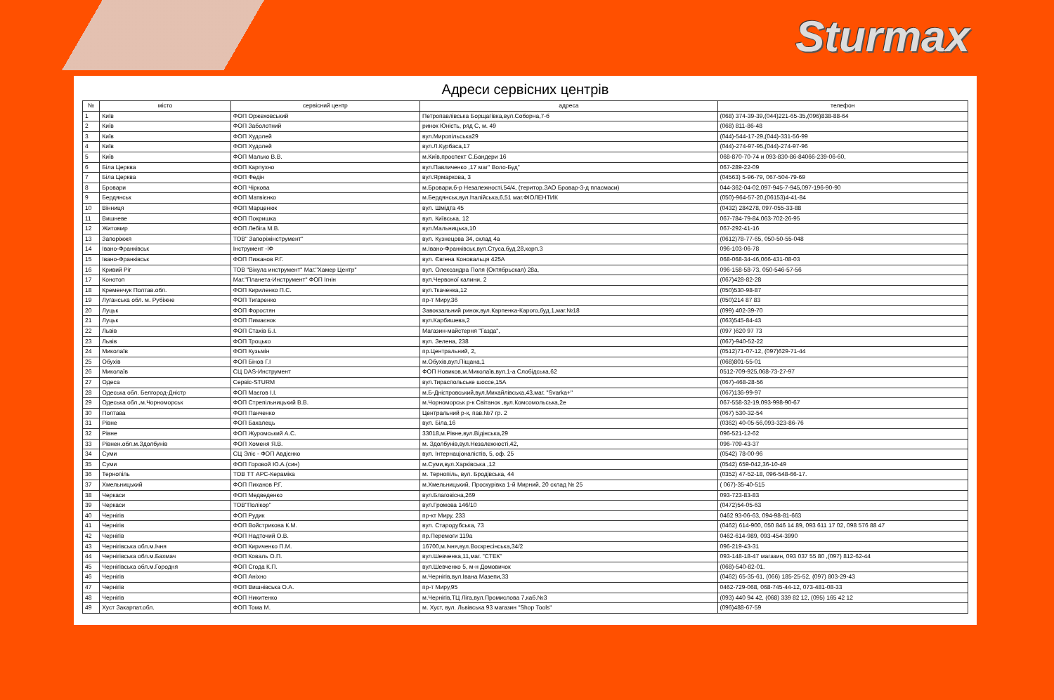Sturmax
Адреси сервісних центрів
| № | місто | сервісний центр | адреса | телефон |
| --- | --- | --- | --- | --- |
| 1 | Київ | ФОП Оржеховський | Петропавлівська Борщагівка,вул.Соборна,7-б | (068) 374-39-39,(044)221-65-35,(096)838-88-64 |
| 2 | Київ | ФОП Заболотний | ринок Юність, ряд С, м. 49 | (068) 811-86-48 |
| 3 | Київ | ФОП Худолей | вул.Миропільська29 | (044)-544-17-29,(044)-331-56-99 |
| 4 | Київ | ФОП Худолей | вул.Л.Курбаса,17 | (044)-274-97-95,(044)-274-97-96 |
| 5 | Київ | ФОП Малько В.В. | м.Київ,проспект С.Бандери 16 | 068-870-70-74 и 093-830-86-84066-239-06-60, |
| 6 | Біла Церква | ФОП Карпухно | вул.Павличенко ,17 маг" Воло-Буд" | 067-289-22-09 |
| 7 | Біла Церква | ФОП Федін | вул.Ярмаркова, 3 | (04563) 5-96-79, 067-504-79-69 |
| 8 | Бровари | ФОП Чіркова | м.Бровари,б-р Незалежності,54/4, (територ.ЗАО Бровар-3-д пласмаси) | 044-362-04-02,097-945-7-945,097-196-90-90 |
| 9 | Бердянськ | ФОП Матвієнко | м.Бердянськ,вул.Італійська,6,51 маг.ФІОЛЕНТИК | (050)-964-57-20,(06153)4-41-84 |
| 10 | Вінниця | ФОП Марценюк | вул. Шмідта 45 | (0432) 284278, 097-055-33-88 |
| 11 | Вишневе | ФОП Покришка | вул. Київська, 12 | 067-784-79-84,063-702-26-95 |
| 12 | Житомир | ФОП Лебіга М.В. | вул.Мальницька,10 | 067-292-41-16 |
| 13 | Запоріжжя | ТОВ" Запоріжінструмент" | вул. Кузнецова 34, склад 4а | (0612)78-77-65, 050-50-55-048 |
| 14 | Івано-Франківськ | Інструмент -ІФ | м.Івано-Франківськ,вул.Стуса,буд.28,корп.3 | 096-103-06-78 |
| 15 | Івано-Франківськ | ФОП Пижанов Р.Г. | вул. Євгена Коновальця 425А | 068-068-34-46,066-431-08-03 |
| 16 | Кривий Ріг | ТОВ "Вікула инструмент" Маг."Хамер Центр" | вул. Олександра Поля (Октябрьская) 28а, | 096-158-58-73, 050-546-57-56 |
| 17 | Конотоп | Маг."Планета-Инструмент" ФОП Ігнін | вул.Червоної калини, 2 | (067)428-82-28 |
| 18 | Кременчук Полтав.обл. | ФОП Кириленко П.С. | вул.Ткаченка,12 | (050)530-98-87 |
| 19 | Луганська обл. м. Рубіжне | ФОП Тигаренко | пр-т Миру,36 | (050)214 87 83 |
| 20 | Луцьк | ФОП Форостян | Завокзальний ринок,вул.Карпенка-Карого,буд.1,маг.№18 | (099) 402-39-70 |
| 21 | Луцьк | ФОП Пимаєнок | вул.Карбишева,2 | (063)545-84-43 |
| 22 | Львів | ФОП Стахів Б.І. | Магазин-майстерня "Газда", | (097 )620 97 73 |
| 23 | Львів | ФОП Троцько | вул. Зелена, 238 | (067)-940-52-22 |
| 24 | Миколаїв | ФОП Кузьмін | пр.Центральний, 2, | (0512)71-07-12, (097)629-71-44 |
| 25 | Обухів | ФОП Бінов Г.І | м.Обухів,вул.Піщана,1 | (068)801-55-01 |
| 26 | Миколаїв | СЦ DAS-Инструмент | ФОП Новиков,м.Миколаїв,вул.1-а Слобідська,62 | 0512-709-925,068-73-27-97 |
| 27 | Одеса | Сервіс-STURM | вул.Тираспольське шоссе,15А | (067)-468-28-56 |
| 28 | Одеська обл. Белгород-Дністр | ФОП Маєгов І.І. | м.Б-Дністровський,вул.Михайлівська,43,маг. "Svarka+" | (067)136-99-97 |
| 29 | Одеська обл.,м.Чорноморськ | ФОП Стрепільницький В.В. | м.Чорноморськ р-к Світанок ,вул.Комсомольська,2е | 067-558-32-19,093-998-90-67 |
| 30 | Полтава | ФОП Панченко | Центральний р-к, пав.№7 гр. 2 | (067) 530-32-54 |
| 31 | Рівне | ФОП Бакалець | вул. Біла,16 | (0362) 40-05-56,093-323-86-76 |
| 32 | Рівне | ФОП Журомський А.С. | 33018,м.Рівне,вул.Відінська,29 | 096-521-12-62 |
| 33 | Рівнен.обл.м.Здолбунів | ФОП Хоменя Я.В. | м. Здолбунів,вул.Незалежності,42, | 096-709-43-37 |
| 34 | Суми | СЦ Эліс - ФОП Авдієнко | вул. Інтернаціоналістів, 5, оф. 25 | (0542) 78-00-96 |
| 35 | Суми | ФОП Горовой Ю.А.(син) | м.Суми,вул.Харківська ,12 | (0542) 659-042,36-10-49 |
| 36 | Тернопіль | ТОВ ТТ АРС-Кераміка | м. Тернопіль, вул. Бродівська, 44 | (0352) 47-52-18, 096-548-66-17. |
| 37 | Хмельницький | ФОП Пиханов Р.Г. | м.Хмельницький, Проскурівка 1-й Мирний, 20 склад № 25 | ( 067)-35-40-515 |
| 38 | Черкаси | ФОП Медведенко | вул.Благовісна,269 | 093-723-83-83 |
| 39 | Черкаси | ТОВ"Полікор" | вул.Громова 146/10 | (0472)54-05-63 |
| 40 | Чернігів | ФОП Рудик | пр-кт Миру, 233 | 0462 93-06-63, 094-98-81-663 |
| 41 | Чернігів | ФОП Войстрикова К.М. | вул. Стародубська, 73 | (0462) 614-900, 050 846 14 89, 093 611 17 02, 098 576 88 47 |
| 42 | Чернігів | ФОП Надточий О.В. | пр.Перемоги 119а | 0462-614-989, 093-454-3990 |
| 43 | Чернігівська обл.м.Ічня | ФОП Кириченко П.М. | 16700,м.Ічня,вул.Воскресінська,34/2 | 096-219-43-31 |
| 44 | Чернігівська обл.м.Бахмач | ФОП Коваль О.П. | вул.Шевченка,11,маг. "СТЕК" | 093-148-18-47 магазин, 093 037 55 80 ,(097) 812-62-44 |
| 45 | Чернігівська обл.м.Городня | ФОП Сгода К.П. | вул.Шевченко 5, м-н Домовичок | (068)-540-82-01. |
| 46 | Чернігів | ФОП Аніхно | м.Чернігів,вул.Івана Мазепи,33 | (0462) 65-35-61, (066) 185-25-52, (097) 803-29-43 |
| 47 | Чернігів | ФОП Вишнівська О.А. | пр-т Миру,95 | 0462-729-068, 068-745-44-12, 073-481-08-33 |
| 48 | Чернігів | ФОП Никитенко | м.Чернігів,ТЦ Ліга,вул.Промислова 7,каб.№3 | (093) 440 94 42, (068) 339 82 12, (095) 165 42 12 |
| 49 | Хуст Закарпат.обл. | ФОП Тома М. | м. Хуст, вул. Львівська 93 магазин "Shop Tools" | (096)488-67-59 |